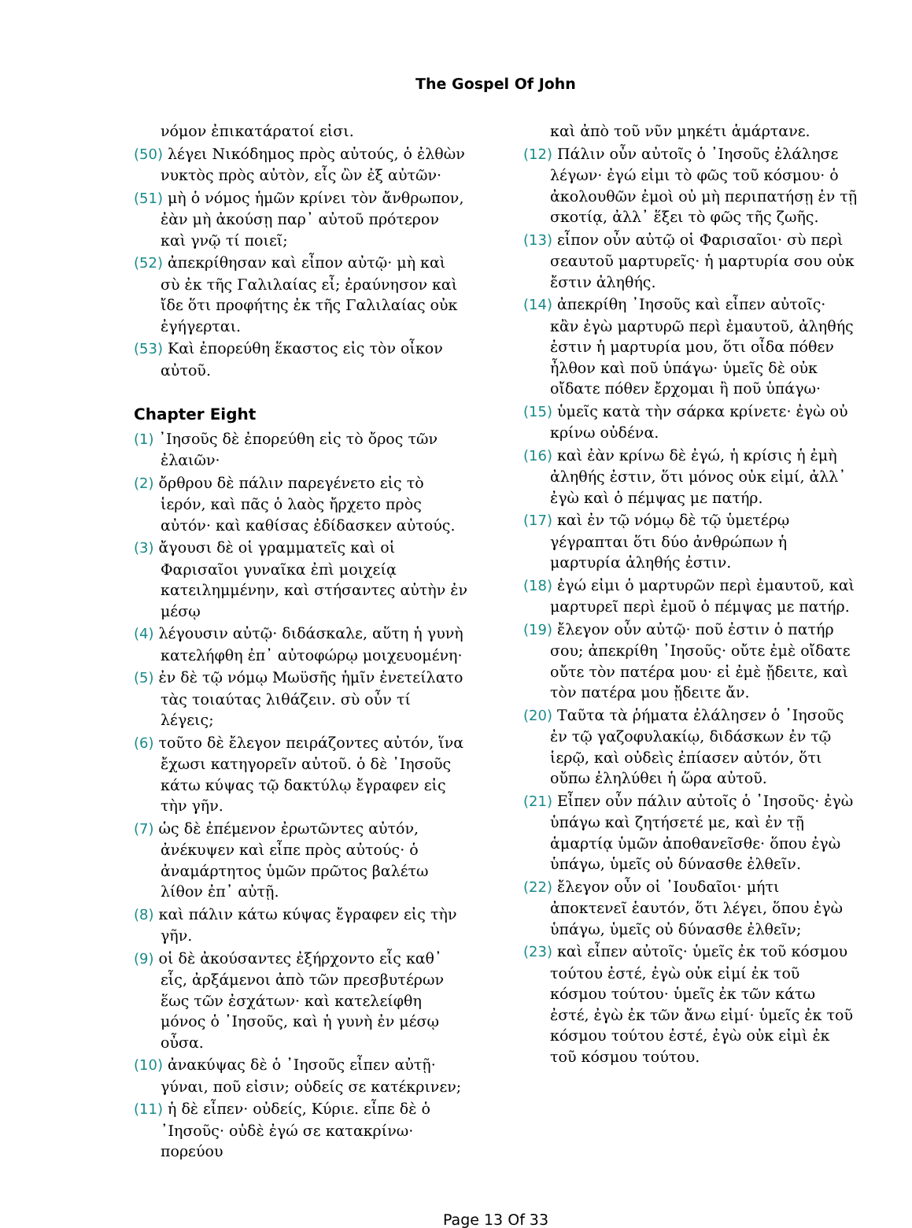The Gospel Of John
νόμον ἐπικατάρατοί εἰσι.
(50) λέγει Νικόδημος πρὸς αὐτούς, ὁ ἐλθὼν νυκτὸς πρὸς αὐτὸν, εἷς ὢν ἐξ αὐτῶν·
(51) μὴ ὁ νόμος ἡμῶν κρίνει τὸν ἄνθρωπον, ἐὰν μὴ ἀκούσῃ παρ᾽ αὐτοῦ πρότερον καὶ γνῷ τί ποιεῖ;
(52) ἀπεκρίθησαν καὶ εἶπον αὐτῷ· μὴ καὶ σὺ ἐκ τῆς Γαλιλαίας εἶ; ἐραύνησον καὶ ἴδε ὅτι προφήτης ἐκ τῆς Γαλιλαίας οὐκ ἐγήγερται.
(53) Καὶ ἐπορεύθη ἕκαστος εἰς τὸν οἶκον αὐτοῦ.
Chapter Eight
(1) ᾿Ιησοῦς δὲ ἐπορεύθη εἰς τὸ ὄρος τῶν ἐλαιῶν·
(2) ὄρθρου δὲ πάλιν παρεγένετο εἰς τὸ ἱερόν, καὶ πᾶς ὁ λαὸς ἤρχετο πρὸς αὐτόν· καὶ καθίσας ἐδίδασκεν αὐτούς.
(3) ἄγουσι δὲ οἱ γραμματεῖς καὶ οἱ Φαρισαῖοι γυναῖκα ἐπὶ μοιχείᾳ κατειλημμένην, καὶ στήσαντες αὐτὴν ἐν μέσῳ
(4) λέγουσιν αὐτῷ· διδάσκαλε, αὕτη ἡ γυνὴ κατελήφθη ἐπ᾽ αὐτοφώρῳ μοιχευομένη·
(5) ἐν δὲ τῷ νόμῳ Μωϋσῆς ἡμῖν ἐνετείλατο τὰς τοιαύτας λιθάζειν. σὺ οὖν τί λέγεις;
(6) τοῦτο δὲ ἔλεγον πειράζοντες αὐτόν, ἵνα ἔχωσι κατηγορεῖν αὐτοῦ. ὁ δὲ ᾿Ιησοῦς κάτω κύψας τῷ δακτύλῳ ἔγραφεν εἰς τὴν γῆν.
(7) ὡς δὲ ἐπέμενον ἐρωτῶντες αὐτόν, ἀνέκυψεν καὶ εἶπε πρὸς αὐτούς· ὁ ἀναμάρτητος ὑμῶν πρῶτος βαλέτω λίθον ἐπ᾽ αὐτῇ.
(8) καὶ πάλιν κάτω κύψας ἔγραφεν εἰς τὴν γῆν.
(9) οἱ δὲ ἀκούσαντες ἐξήρχοντο εἷς καθ᾽ εἷς, ἀρξάμενοι ἀπὸ τῶν πρεσβυτέρων ἕως τῶν ἐσχάτων· καὶ κατελείφθη μόνος ὁ ᾿Ιησοῦς, καὶ ἡ γυνὴ ἐν μέσῳ οὖσα.
(10) ἀνακύψας δὲ ὁ ᾿Ιησοῦς εἶπεν αὐτῇ· γύναι, ποῦ εἰσιν; οὐδείς σε κατέκρινεν;
(11) ἡ δὲ εἶπεν· οὐδείς, Κύριε. εἶπε δὲ ὁ ᾿Ιησοῦς· οὐδὲ ἐγώ σε κατακρίνω· πορεύου
καὶ ἀπὸ τοῦ νῦν μηκέτι ἁμάρτανε.
(12) Πάλιν οὖν αὐτοῖς ὁ ᾿Ιησοῦς ἐλάλησε λέγων· ἐγώ εἰμι τὸ φῶς τοῦ κόσμου· ὁ ἀκολουθῶν ἐμοὶ οὐ μὴ περιπατήσῃ ἐν τῇ σκοτίᾳ, ἀλλ᾽ ἕξει τὸ φῶς τῆς ζωῆς.
(13) εἶπον οὖν αὐτῷ οἱ Φαρισαῖοι· σὺ περὶ σεαυτοῦ μαρτυρεῖς· ἡ μαρτυρία σου οὐκ ἔστιν ἀληθής.
(14) ἀπεκρίθη ᾿Ιησοῦς καὶ εἶπεν αὐτοῖς· κἂν ἐγὼ μαρτυρῶ περὶ ἐμαυτοῦ, ἀληθής ἐστιν ἡ μαρτυρία μου, ὅτι οἶδα πόθεν ἦλθον καὶ ποῦ ὑπάγω· ὑμεῖς δὲ οὐκ οἴδατε πόθεν ἔρχομαι ἢ ποῦ ὑπάγω·
(15) ὑμεῖς κατὰ τὴν σάρκα κρίνετε· ἐγὼ οὐ κρίνω οὐδένα.
(16) καὶ ἐὰν κρίνω δὲ ἐγώ, ἡ κρίσις ἡ ἐμὴ ἀληθής ἐστιν, ὅτι μόνος οὐκ εἰμί, ἀλλ᾽ ἐγὼ καὶ ὁ πέμψας με πατήρ.
(17) καὶ ἐν τῷ νόμῳ δὲ τῷ ὑμετέρῳ γέγραπται ὅτι δύο ἀνθρώπων ἡ μαρτυρία ἀληθής ἐστιν.
(18) ἐγώ εἰμι ὁ μαρτυρῶν περὶ ἐμαυτοῦ, καὶ μαρτυρεῖ περὶ ἐμοῦ ὁ πέμψας με πατήρ.
(19) ἔλεγον οὖν αὐτῷ· ποῦ ἐστιν ὁ πατήρ σου; ἀπεκρίθη ᾿Ιησοῦς· οὔτε ἐμὲ οἴδατε οὔτε τὸν πατέρα μου· εἰ ἐμὲ ᾔδειτε, καὶ τὸν πατέρα μου ᾔδειτε ἄν.
(20) Ταῦτα τὰ ῥήματα ἐλάλησεν ὁ ᾿Ιησοῦς ἐν τῷ γαζοφυλακίῳ, διδάσκων ἐν τῷ ἱερῷ, καὶ οὐδεὶς ἐπίασεν αὐτόν, ὅτι οὔπω ἐληλύθει ἡ ὥρα αὐτοῦ.
(21) Εἶπεν οὖν πάλιν αὐτοῖς ὁ ᾿Ιησοῦς· ἐγὼ ὑπάγω καὶ ζητήσετέ με, καὶ ἐν τῇ ἁμαρτίᾳ ὑμῶν ἀποθανεῖσθε· ὅπου ἐγὼ ὑπάγω, ὑμεῖς οὐ δύνασθε ἐλθεῖν.
(22) ἔλεγον οὖν οἱ ᾿Ιουδαῖοι· μήτι ἀποκτενεῖ ἑαυτόν, ὅτι λέγει, ὅπου ἐγὼ ὑπάγω, ὑμεῖς οὐ δύνασθε ἐλθεῖν;
(23) καὶ εἶπεν αὐτοῖς· ὑμεῖς ἐκ τοῦ κόσμου τούτου ἐστέ, ἐγὼ οὐκ εἰμί ἐκ τοῦ κόσμου τούτου· ὑμεῖς ἐκ τῶν κάτω ἐστέ, ἐγὼ ἐκ τῶν ἄνω εἰμί· ὑμεῖς ἐκ τοῦ κόσμου τούτου ἐστέ, ἐγὼ οὐκ εἰμὶ ἐκ τοῦ κόσμου τούτου.
Page 13 Of 33